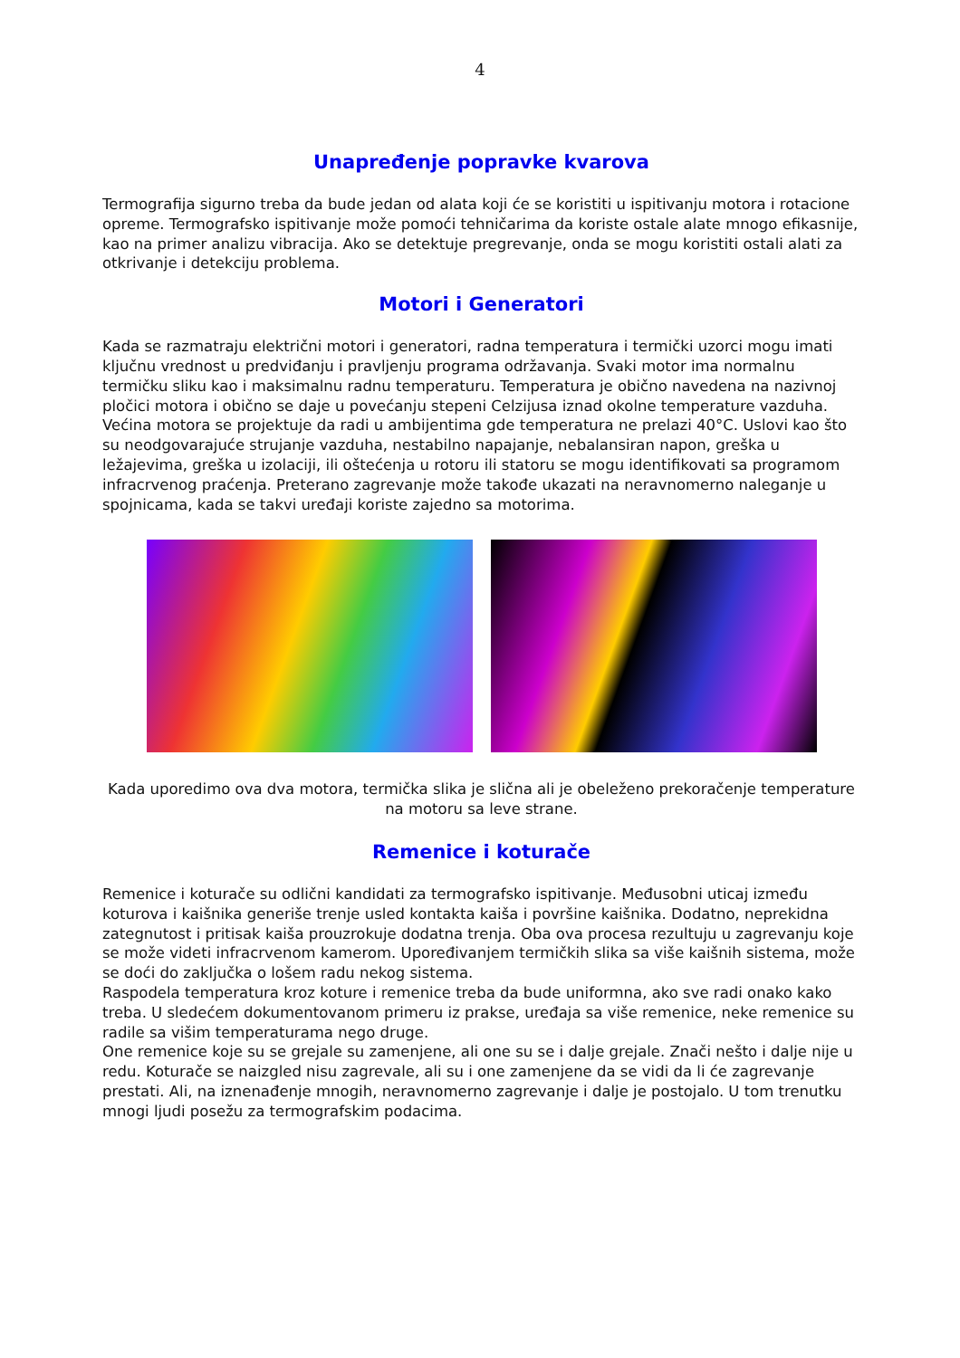4
Unapređenje popravke kvarova
Termografija sigurno treba da bude jedan od alata koji će se koristiti u ispitivanju motora i rotacione opreme. Termografsko ispitivanje može pomoći tehničarima da koriste ostale alate mnogo efikasnije, kao na primer analizu vibracija. Ako se detektuje pregrevanje, onda se mogu koristiti ostali alati za otkrivanje i detekciju problema.
Motori i Generatori
Kada se razmatraju električni motori i generatori, radna temperatura i termički uzorci mogu imati ključnu vrednost u predviđanju i pravljenju programa održavanja. Svaki motor ima normalnu termičku sliku kao i maksimalnu radnu temperaturu. Temperatura je obično navedena na nazivnoj pločici motora i obično se daje u povećanju stepeni Celzijusa iznad okolne temperature vazduha. Većina motora se projektuje da radi u ambijentima gde temperatura ne prelazi 40°C. Uslovi kao što su neodgovarajuće strujanje vazduha, nestabilno napajanje, nebalansiran napon, greška u ležajevima, greška u izolaciji, ili oštećenja u rotoru ili statoru se mogu identifikovati sa programom infracrvenog praćenja. Preterano zagrevanje može takođe ukazati na neravnomerno naleganje u spojnicama, kada se takvi uređaji koriste zajedno sa motorima.
Kada uporedimo ova dva motora, termička slika je slična ali je obeleženo prekoračenje temperature na motoru sa leve strane.
Remenice i koturače
Remenice i koturače su odlični kandidati za termografsko ispitivanje. Međusobni uticaj između koturova i kaišnika generiše trenje usled kontakta kaiša i površine kaišnika. Dodatno, neprekidna zategnutost i pritisak kaiša prouzrokuje dodatna trenja. Oba ova procesa rezultuju u zagrevanju koje se može videti infracrvenom kamerom. Upoređivanjem termičkih slika sa više kaišnih sistema, može se doći do zaključka o lošem radu nekog sistema.
Raspodela temperatura kroz koture i remenice treba da bude uniformna, ako sve radi onako kako treba. U sledećem dokumentovanom primeru iz prakse, uređaja sa više remenice, neke remenice su radile sa višim temperaturama nego druge.
One remenice koje su se grejale su zamenjene, ali one su se i dalje grejale. Znači nešto i dalje nije u redu. Koturače se naizgled nisu zagrevale, ali su i one zamenjene da se vidi da li će zagrevanje prestati. Ali, na iznenađenje mnogih, neravnomerno zagrevanje i dalje je postojalo. U tom trenutku mnogi ljudi posežu za termografskim podacima.